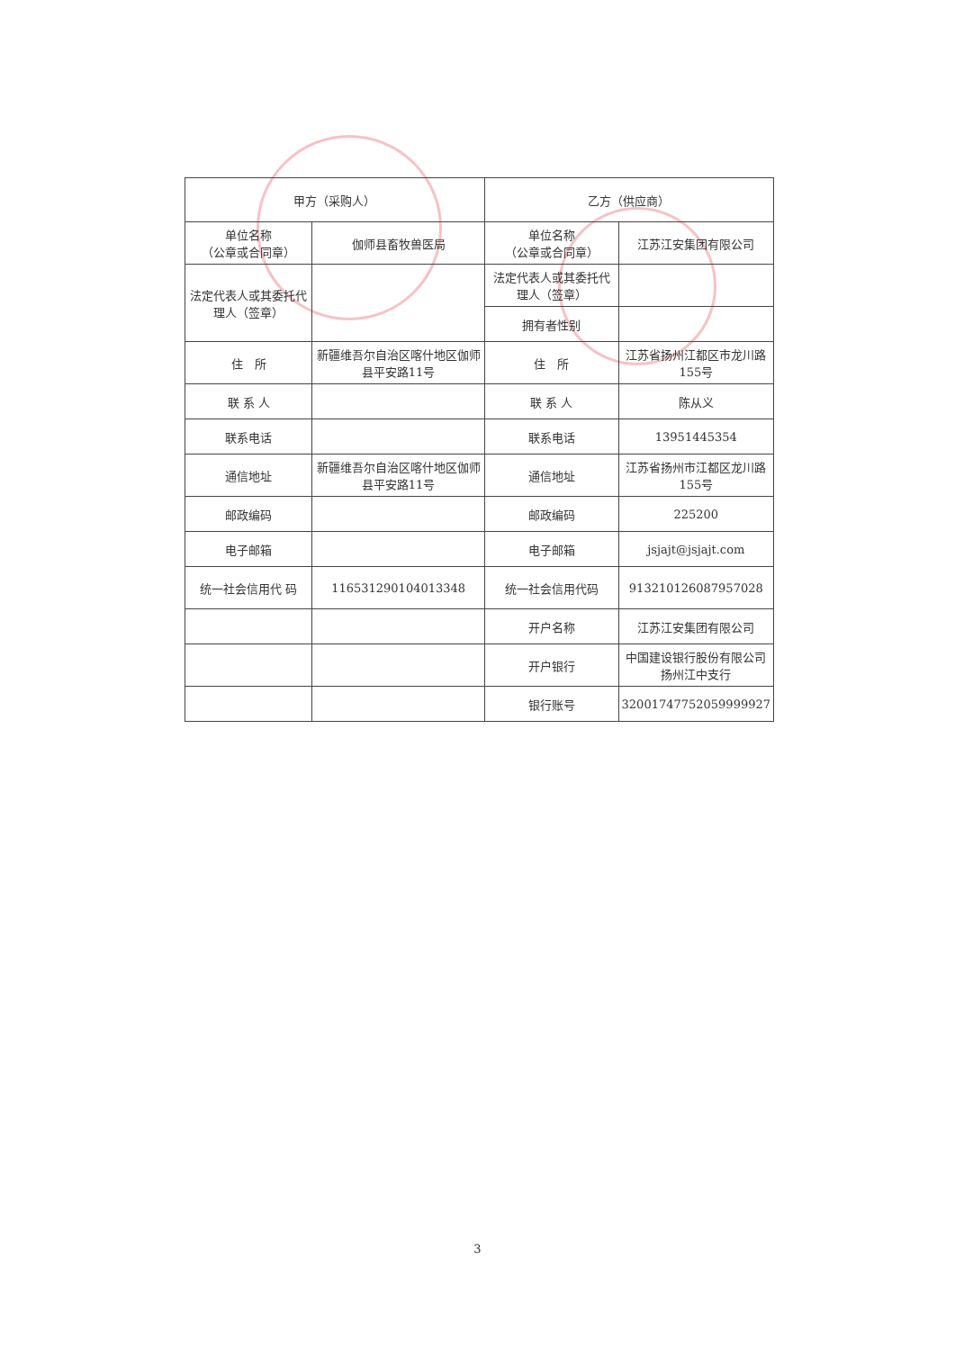| 甲方（采购人） | | 乙方（供应商） | |
| 单位名称 （公章或合同章） | 伽师县畜牧兽医局 | 单位名称 （公章或合同章） | 江苏江安集团有限公司 |
| 法定代表人或其委托代理人（签章） | | 法定代表人或其委托代理人（签章） | |
| | | 拥有者性别 | |
| 住 所 | 新疆维吾尔自治区喀什地区伽师县平安路11号 | 住 所 | 江苏省扬州江都区市龙川路155号 |
| 联 系 人 | | 联 系 人 | 陈从义 |
| 联系电话 | | 联系电话 | 13951445354 |
| 通信地址 | 新疆维吾尔自治区喀什地区伽师县平安路11号 | 通信地址 | 江苏省扬州市江都区龙川路155号 |
| 邮政编码 | | 邮政编码 | 225200 |
| 电子邮箱 | | 电子邮箱 | jsjajt@jsjajt.com |
| 统一社会信用代 码 | 116531290104013348 | 统一社会信用代码 | 913210126087957028 |
| | | 开户名称 | 江苏江安集团有限公司 |
| | | 开户银行 | 中国建设银行股份有限公司扬州江中支行 |
| | | 银行账号 | 32001747752059999927 |
3